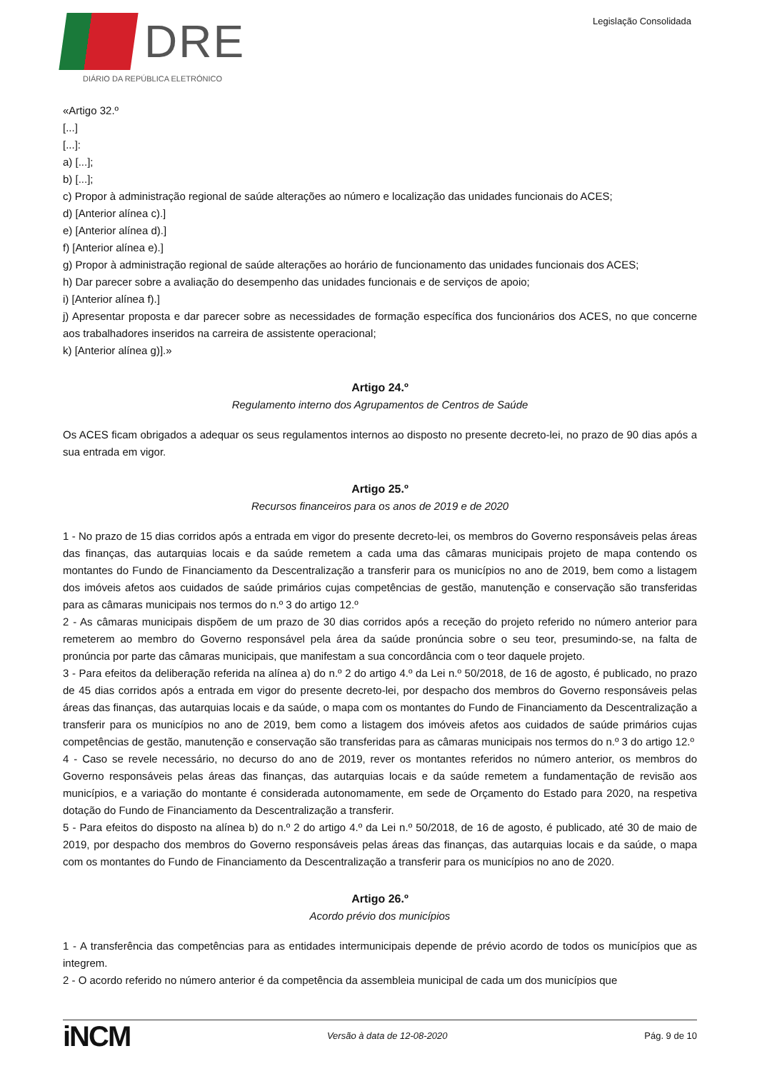DRE
DIÁRIO DA REPÚBLICA ELETRÓNICO
Legislação Consolidada
«Artigo 32.º
[...]
[...]:
a) [...];
b) [...];
c) Propor à administração regional de saúde alterações ao número e localização das unidades funcionais do ACES;
d) [Anterior alínea c).]
e) [Anterior alínea d).]
f) [Anterior alínea e).]
g) Propor à administração regional de saúde alterações ao horário de funcionamento das unidades funcionais dos ACES;
h) Dar parecer sobre a avaliação do desempenho das unidades funcionais e de serviços de apoio;
i) [Anterior alínea f).]
j) Apresentar proposta e dar parecer sobre as necessidades de formação específica dos funcionários dos ACES, no que concerne aos trabalhadores inseridos na carreira de assistente operacional;
k) [Anterior alínea g)].»
Artigo 24.º
Regulamento interno dos Agrupamentos de Centros de Saúde
Os ACES ficam obrigados a adequar os seus regulamentos internos ao disposto no presente decreto-lei, no prazo de 90 dias após a sua entrada em vigor.
Artigo 25.º
Recursos financeiros para os anos de 2019 e de 2020
1 - No prazo de 15 dias corridos após a entrada em vigor do presente decreto-lei, os membros do Governo responsáveis pelas áreas das finanças, das autarquias locais e da saúde remetem a cada uma das câmaras municipais projeto de mapa contendo os montantes do Fundo de Financiamento da Descentralização a transferir para os municípios no ano de 2019, bem como a listagem dos imóveis afetos aos cuidados de saúde primários cujas competências de gestão, manutenção e conservação são transferidas para as câmaras municipais nos termos do n.º 3 do artigo 12.º
2 - As câmaras municipais dispõem de um prazo de 30 dias corridos após a receção do projeto referido no número anterior para remeterem ao membro do Governo responsável pela área da saúde pronúncia sobre o seu teor, presumindo-se, na falta de pronúncia por parte das câmaras municipais, que manifestam a sua concordância com o teor daquele projeto.
3 - Para efeitos da deliberação referida na alínea a) do n.º 2 do artigo 4.º da Lei n.º 50/2018, de 16 de agosto, é publicado, no prazo de 45 dias corridos após a entrada em vigor do presente decreto-lei, por despacho dos membros do Governo responsáveis pelas áreas das finanças, das autarquias locais e da saúde, o mapa com os montantes do Fundo de Financiamento da Descentralização a transferir para os municípios no ano de 2019, bem como a listagem dos imóveis afetos aos cuidados de saúde primários cujas competências de gestão, manutenção e conservação são transferidas para as câmaras municipais nos termos do n.º 3 do artigo 12.º
4 - Caso se revele necessário, no decurso do ano de 2019, rever os montantes referidos no número anterior, os membros do Governo responsáveis pelas áreas das finanças, das autarquias locais e da saúde remetem a fundamentação de revisão aos municípios, e a variação do montante é considerada autonomamente, em sede de Orçamento do Estado para 2020, na respetiva dotação do Fundo de Financiamento da Descentralização a transferir.
5 - Para efeitos do disposto na alínea b) do n.º 2 do artigo 4.º da Lei n.º 50/2018, de 16 de agosto, é publicado, até 30 de maio de 2019, por despacho dos membros do Governo responsáveis pelas áreas das finanças, das autarquias locais e da saúde, o mapa com os montantes do Fundo de Financiamento da Descentralização a transferir para os municípios no ano de 2020.
Artigo 26.º
Acordo prévio dos municípios
1 - A transferência das competências para as entidades intermunicipais depende de prévio acordo de todos os municípios que as integrem.
2 - O acordo referido no número anterior é da competência da assembleia municipal de cada um dos municípios que
iNCM Versão à data de 12-08-2020 Pág. 9 de 10